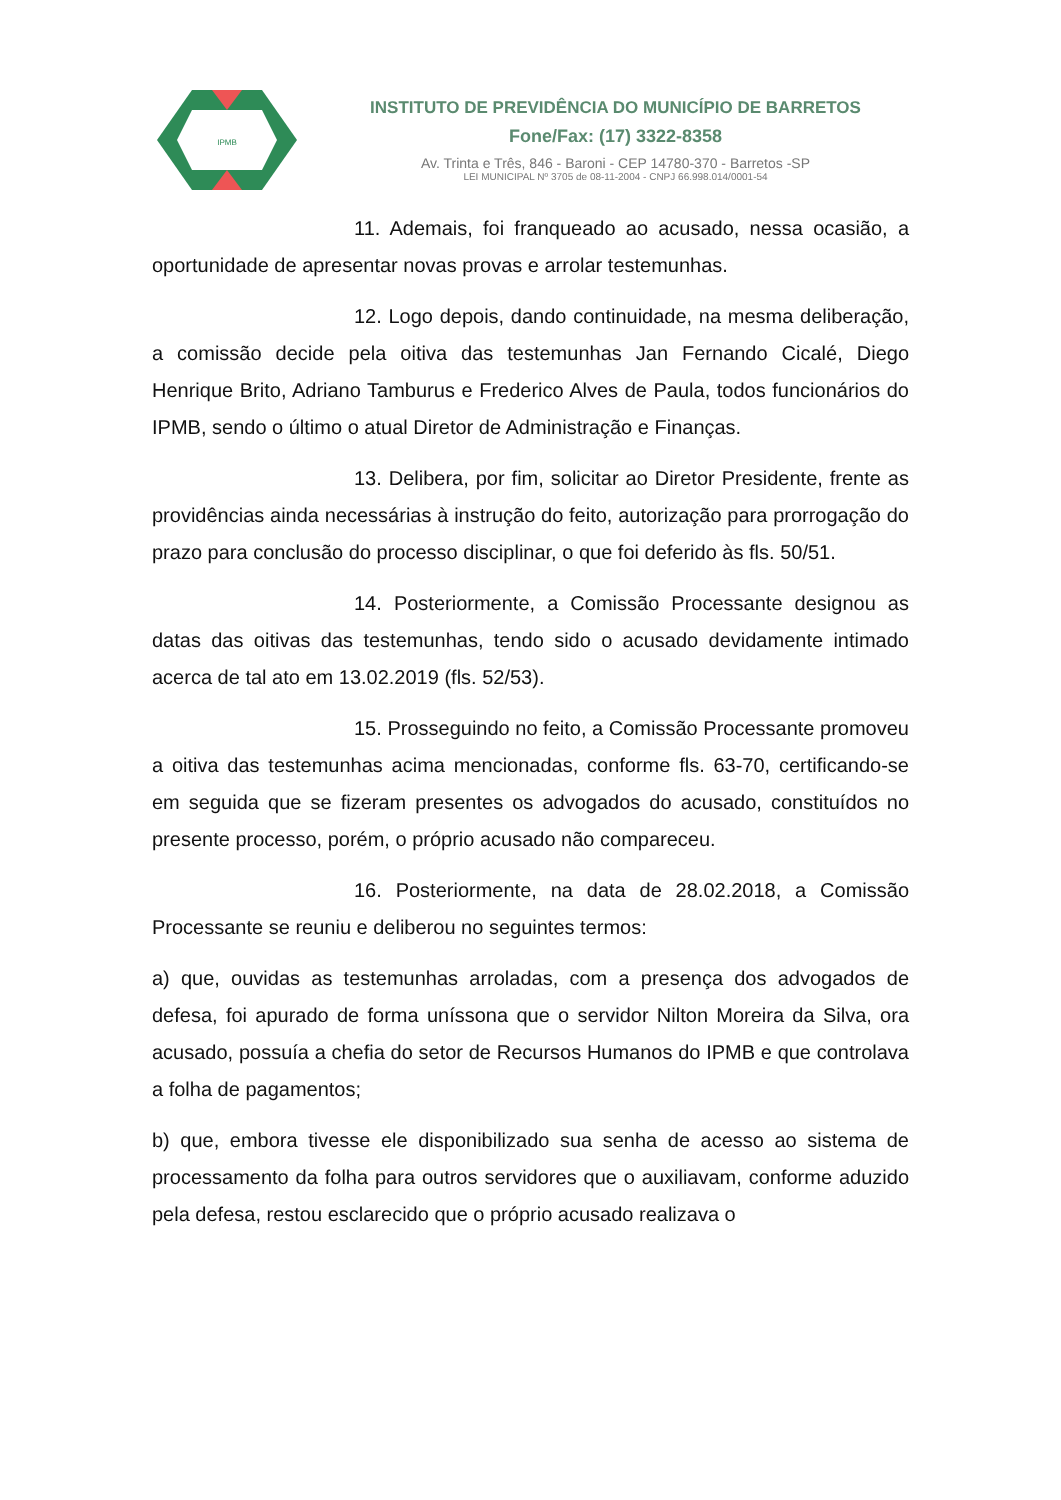IPMB
INSTITUTO DE PREVIDÊNCIA DO MUNICÍPIO DE BARRETOS
Fone/Fax: (17) 3322-8358
Av. Trinta e Três, 846 - Baroni - CEP 14780-370 - Barretos -SP
LEI MUNICIPAL Nº 3705 de 08-11-2004 - CNPJ 66.998.014/0001-54
11. Ademais, foi franqueado ao acusado, nessa ocasião, a oportunidade de apresentar novas provas e arrolar testemunhas.
12. Logo depois, dando continuidade, na mesma deliberação, a comissão decide pela oitiva das testemunhas Jan Fernando Cicalé, Diego Henrique Brito, Adriano Tamburus e Frederico Alves de Paula, todos funcionários do IPMB, sendo o último o atual Diretor de Administração e Finanças.
13. Delibera, por fim, solicitar ao Diretor Presidente, frente as providências ainda necessárias à instrução do feito, autorização para prorrogação do prazo para conclusão do processo disciplinar, o que foi deferido às fls. 50/51.
14. Posteriormente, a Comissão Processante designou as datas das oitivas das testemunhas, tendo sido o acusado devidamente intimado acerca de tal ato em 13.02.2019 (fls. 52/53).
15. Prosseguindo no feito, a Comissão Processante promoveu a oitiva das testemunhas acima mencionadas, conforme fls. 63-70, certificando-se em seguida que se fizeram presentes os advogados do acusado, constituídos no presente processo, porém, o próprio acusado não compareceu.
16. Posteriormente, na data de 28.02.2018, a Comissão Processante se reuniu e deliberou no seguintes termos:
a) que, ouvidas as testemunhas arroladas, com a presença dos advogados de defesa, foi apurado de forma uníssona que o servidor Nilton Moreira da Silva, ora acusado, possuía a chefia do setor de Recursos Humanos do IPMB e que controlava a folha de pagamentos;
b) que, embora tivesse ele disponibilizado sua senha de acesso ao sistema de processamento da folha para outros servidores que o auxiliavam, conforme aduzido pela defesa, restou esclarecido que o próprio acusado realizava o